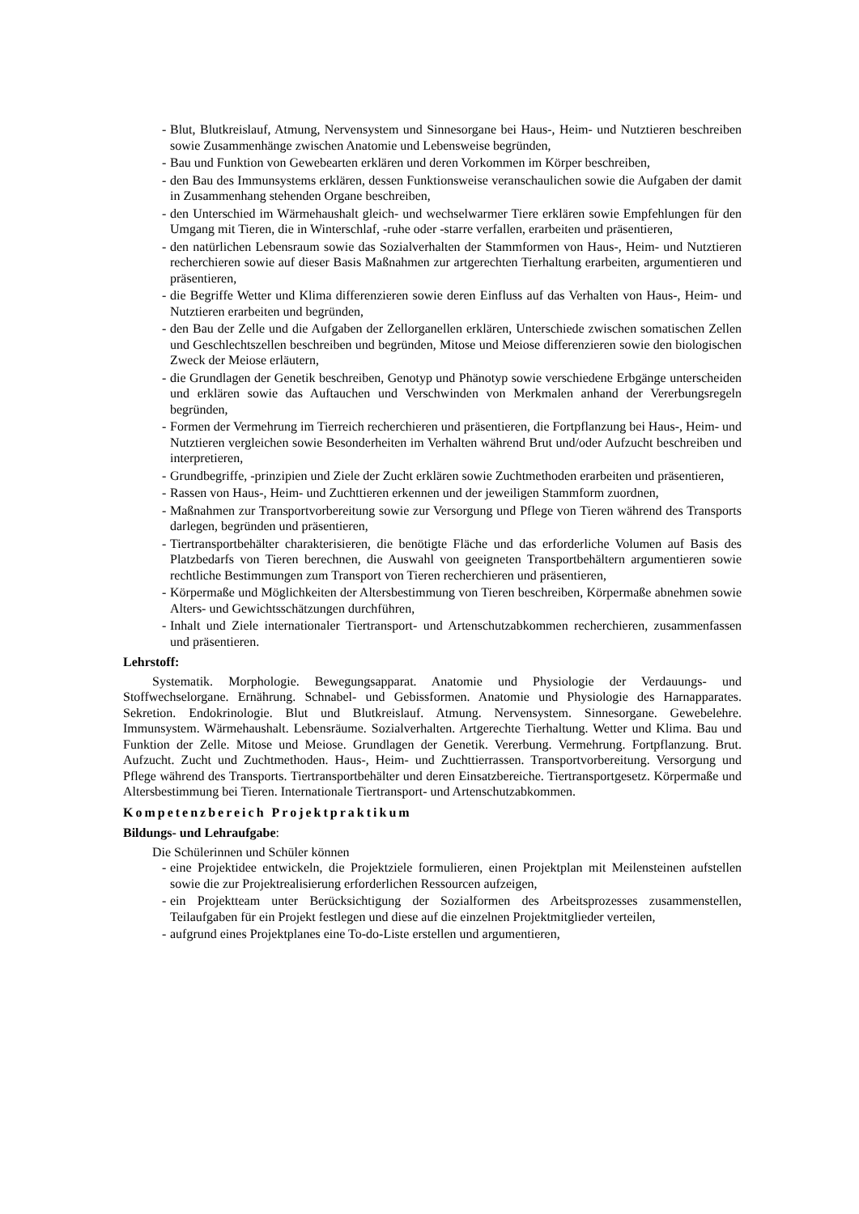- Blut, Blutkreislauf, Atmung, Nervensystem und Sinnesorgane bei Haus-, Heim- und Nutztieren beschreiben sowie Zusammenhänge zwischen Anatomie und Lebensweise begründen,
- Bau und Funktion von Gewebearten erklären und deren Vorkommen im Körper beschreiben,
- den Bau des Immunsystems erklären, dessen Funktionsweise veranschaulichen sowie die Aufgaben der damit in Zusammenhang stehenden Organe beschreiben,
- den Unterschied im Wärmehaushalt gleich- und wechselwarmer Tiere erklären sowie Empfehlungen für den Umgang mit Tieren, die in Winterschlaf, -ruhe oder -starre verfallen, erarbeiten und präsentieren,
- den natürlichen Lebensraum sowie das Sozialverhalten der Stammformen von Haus-, Heim- und Nutztieren recherchieren sowie auf dieser Basis Maßnahmen zur artgerechten Tierhaltung erarbeiten, argumentieren und präsentieren,
- die Begriffe Wetter und Klima differenzieren sowie deren Einfluss auf das Verhalten von Haus-, Heim- und Nutztieren erarbeiten und begründen,
- den Bau der Zelle und die Aufgaben der Zellorganellen erklären, Unterschiede zwischen somatischen Zellen und Geschlechtszellen beschreiben und begründen, Mitose und Meiose differenzieren sowie den biologischen Zweck der Meiose erläutern,
- die Grundlagen der Genetik beschreiben, Genotyp und Phänotyp sowie verschiedene Erbgänge unterscheiden und erklären sowie das Auftauchen und Verschwinden von Merkmalen anhand der Vererbungsregeln begründen,
- Formen der Vermehrung im Tierreich recherchieren und präsentieren, die Fortpflanzung bei Haus-, Heim- und Nutztieren vergleichen sowie Besonderheiten im Verhalten während Brut und/oder Aufzucht beschreiben und interpretieren,
- Grundbegriffe, -prinzipien und Ziele der Zucht erklären sowie Zuchtmethoden erarbeiten und präsentieren,
- Rassen von Haus-, Heim- und Zuchttieren erkennen und der jeweiligen Stammform zuordnen,
- Maßnahmen zur Transportvorbereitung sowie zur Versorgung und Pflege von Tieren während des Transports darlegen, begründen und präsentieren,
- Tiertransportbehälter charakterisieren, die benötigte Fläche und das erforderliche Volumen auf Basis des Platzbedarfs von Tieren berechnen, die Auswahl von geeigneten Transportbehältern argumentieren sowie rechtliche Bestimmungen zum Transport von Tieren recherchieren und präsentieren,
- Körpermaße und Möglichkeiten der Altersbestimmung von Tieren beschreiben, Körpermaße abnehmen sowie Alters- und Gewichtsschätzungen durchführen,
- Inhalt und Ziele internationaler Tiertransport- und Artenschutzabkommen recherchieren, zusammenfassen und präsentieren.
Lehrstoff:
Systematik. Morphologie. Bewegungsapparat. Anatomie und Physiologie der Verdauungs- und Stoffwechselorgane. Ernährung. Schnabel- und Gebissformen. Anatomie und Physiologie des Harnapparates. Sekretion. Endokrinologie. Blut und Blutkreislauf. Atmung. Nervensystem. Sinnesorgane. Gewebelehre. Immunsystem. Wärmehaushalt. Lebensräume. Sozialverhalten. Artgerechte Tierhaltung. Wetter und Klima. Bau und Funktion der Zelle. Mitose und Meiose. Grundlagen der Genetik. Vererbung. Vermehrung. Fortpflanzung. Brut. Aufzucht. Zucht und Zuchtmethoden. Haus-, Heim- und Zuchttierrassen. Transportvorbereitung. Versorgung und Pflege während des Transports. Tiertransportbehälter und deren Einsatzbereiche. Tiertransportgesetz. Körpermaße und Altersbestimmung bei Tieren. Internationale Tiertransport- und Artenschutzabkommen.
Kompetenzbereich Projektpraktikum
Bildungs- und Lehraufgabe:
Die Schülerinnen und Schüler können
- eine Projektidee entwickeln, die Projektziele formulieren, einen Projektplan mit Meilensteinen aufstellen sowie die zur Projektrealisierung erforderlichen Ressourcen aufzeigen,
- ein Projektteam unter Berücksichtigung der Sozialformen des Arbeitsprozesses zusammenstellen, Teilaufgaben für ein Projekt festlegen und diese auf die einzelnen Projektmitglieder verteilen,
- aufgrund eines Projektplanes eine To-do-Liste erstellen und argumentieren,